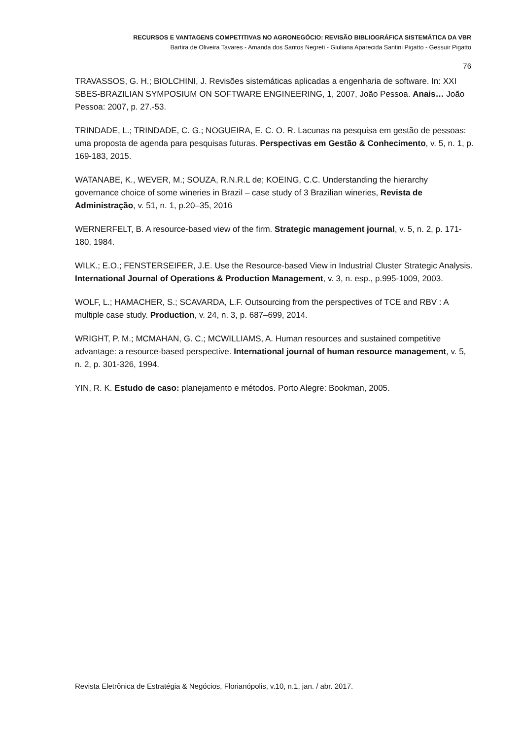RECURSOS E VANTAGENS COMPETITIVAS NO AGRONEGÓCIO: REVISÃO BIBLIOGRÁFICA SISTEMÁTICA DA VBR
Bartira de Oliveira Tavares - Amanda dos Santos Negreti - Giuliana Aparecida Santini Pigatto - Gessuir Pigatto
76
TRAVASSOS, G. H.; BIOLCHINI, J. Revisões sistemáticas aplicadas a engenharia de software. In: XXI SBES-BRAZILIAN SYMPOSIUM ON SOFTWARE ENGINEERING, 1, 2007, João Pessoa. Anais… João Pessoa: 2007, p. 27.-53.
TRINDADE, L.; TRINDADE, C. G.; NOGUEIRA, E. C. O. R. Lacunas na pesquisa em gestão de pessoas: uma proposta de agenda para pesquisas futuras. Perspectivas em Gestão & Conhecimento, v. 5, n. 1, p. 169-183, 2015.
WATANABE, K., WEVER, M.; SOUZA, R.N.R.L de; KOEING, C.C. Understanding the hierarchy governance choice of some wineries in Brazil – case study of 3 Brazilian wineries, Revista de Administração, v. 51, n. 1, p.20–35, 2016
WERNERFELT, B. A resource-based view of the firm. Strategic management journal, v. 5, n. 2, p. 171-180, 1984.
WILK.; E.O.; FENSTERSEIFER, J.E. Use the Resource-based View in Industrial Cluster Strategic Analysis. International Journal of Operations & Production Management, v. 3, n. esp., p.995-1009, 2003.
WOLF, L.; HAMACHER, S.; SCAVARDA, L.F. Outsourcing from the perspectives of TCE and RBV : A multiple case study. Production, v. 24, n. 3, p. 687–699, 2014.
WRIGHT, P. M.; MCMAHAN, G. C.; MCWILLIAMS, A. Human resources and sustained competitive advantage: a resource-based perspective. International journal of human resource management, v. 5, n. 2, p. 301-326, 1994.
YIN, R. K. Estudo de caso: planejamento e métodos. Porto Alegre: Bookman, 2005.
Revista Eletrônica de Estratégia & Negócios, Florianópolis, v.10, n.1, jan. / abr. 2017.